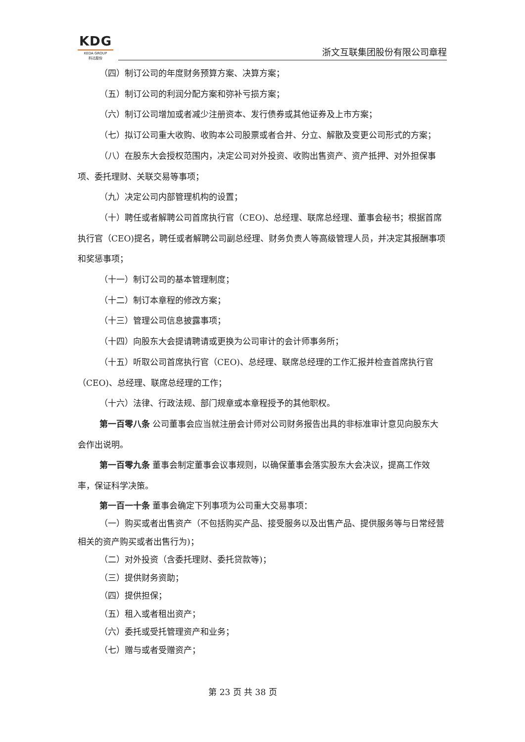KDG
KEDA GROUP
科达股份
浙文互联集团股份有限公司章程
（四）制订公司的年度财务预算方案、决算方案；
（五）制订公司的利润分配方案和弥补亏损方案；
（六）制订公司增加或者减少注册资本、发行债券或其他证券及上市方案；
（七）拟订公司重大收购、收购本公司股票或者合并、分立、解散及变更公司形式的方案；
（八）在股东大会授权范围内，决定公司对外投资、收购出售资产、资产抵押、对外担保事项、委托理财、关联交易等事项；
（九）决定公司内部管理机构的设置；
（十）聘任或者解聘公司首席执行官（CEO)、总经理、联席总经理、董事会秘书；根据首席执行官（CEO)提名，聘任或者解聘公司副总经理、财务负责人等高级管理人员，并决定其报酬事项和奖惩事项；
（十一）制订公司的基本管理制度；
（十二）制订本章程的修改方案；
（十三）管理公司信息披露事项；
（十四）向股东大会提请聘请或更换为公司审计的会计师事务所；
（十五）听取公司首席执行官（CEO)、总经理、联席总经理的工作汇报并检查首席执行官（CEO)、总经理、联席总经理的工作；
（十六）法律、行政法规、部门规章或本章程授予的其他职权。
第一百零八条 公司董事会应当就注册会计师对公司财务报告出具的非标准审计意见向股东大会作出说明。
第一百零九条 董事会制定董事会议事规则，以确保董事会落实股东大会决议，提高工作效率，保证科学决策。
第一百一十条 董事会确定下列事项为公司重大交易事项：
（一）购买或者出售资产（不包括购买产品、接受服务以及出售产品、提供服务等与日常经营相关的资产购买或者出售行为)；
（二）对外投资（含委托理财、委托贷款等)；
（三）提供财务资助；
（四）提供担保；
（五）租入或者租出资产；
（六）委托或受托管理资产和业务；
（七）赠与或者受赠资产；
第 23 页 共 38 页